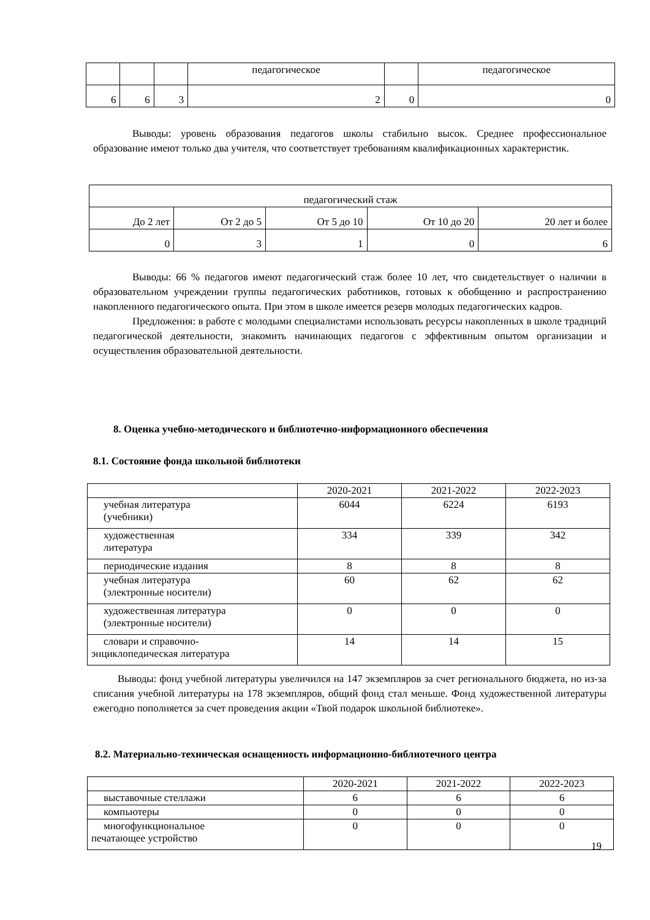| | | | педагогическое | | педагогическое |
| 6 | 6 | 3 | 2 | 0 | 0 |
Выводы: уровень образования педагогов школы стабильно высок. Среднее профессиональное образование имеют только два учителя, что соответствует требованиям квалификационных характеристик.
| педагогический стаж | | | | |
| До 2 лет | От 2 до 5 | От 5 до 10 | От 10 до 20 | 20 лет и более |
| 0 | 3 | 1 | 0 | 6 |
Выводы: 66 % педагогов имеют педагогический стаж более 10 лет, что свидетельствует о наличии в образовательном учреждении группы педагогических работников, готовых к обобщению и распространению накопленного педагогического опыта. При этом в школе имеется резерв молодых педагогических кадров.
Предложения: в работе с молодыми специалистами использовать ресурсы накопленных в школе традиций педагогической деятельности, знакомить начинающих педагогов с эффективным опытом организации и осуществления образовательной деятельности.
8. Оценка учебно-методического и библиотечно-информационного обеспечения
8.1. Состояние фонда школьной библиотеки
| | 2020-2021 | 2021-2022 | 2022-2023 |
| учебная литература (учебники) | 6044 | 6224 | 6193 |
| художественная литература | 334 | 339 | 342 |
| периодические издания | 8 | 8 | 8 |
| учебная литература (электронные носители) | 60 | 62 | 62 |
| художественная литература (электронные носители) | 0 | 0 | 0 |
| словари и справочно- энциклопедическая литература | 14 | 14 | 15 |
Выводы: фонд учебной литературы увеличился на 147 экземпляров за счет регионального бюджета, но из-за списания учебной литературы на 178 экземпляров, общий фонд стал меньше. Фонд художественной литературы ежегодно пополняется за счет проведения акции «Твой подарок школьной библиотеке».
8.2. Материально-техническая оснащенность информационно-библиотечного центра
| | 2020-2021 | 2021-2022 | 2022-2023 |
| выставочные стеллажи | 6 | 6 | 6 |
| компьютеры | 0 | 0 | 0 |
| многофункциональное печатающее устройство | 0 | 0 | 0 |
19